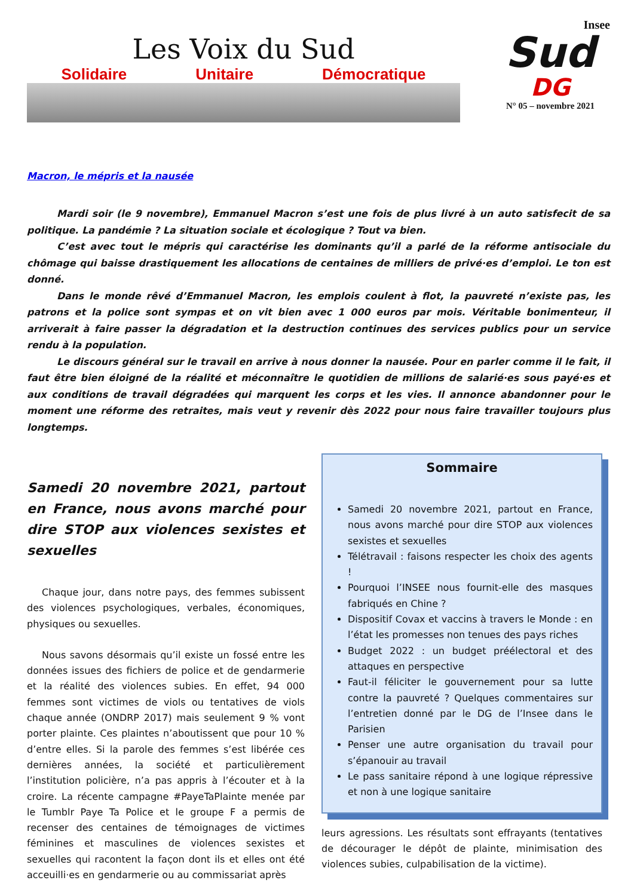Les Voix du Sud
Solidaire Unitaire Démocratique
Insee
Sud
DG
N° 05 – novembre 2021
Macron, le mépris et la nausée
Mardi soir (le 9 novembre), Emmanuel Macron s’est une fois de plus livré à un auto satisfecit de sa politique. La pandémie ? La situation sociale et écologique ? Tout va bien.
C’est avec tout le mépris qui caractérise les dominants qu’il a parlé de la réforme antisociale du chômage qui baisse drastiquement les allocations de centaines de milliers de privé·es d’emploi. Le ton est donné.
Dans le monde rêvé d’Emmanuel Macron, les emplois coulent à flot, la pauvreté n’existe pas, les patrons et la police sont sympas et on vit bien avec 1 000 euros par mois. Véritable bonimenteur, il arriverait à faire passer la dégradation et la destruction continues des services publics pour un service rendu à la population.
Le discours général sur le travail en arrive à nous donner la nausée. Pour en parler comme il le fait, il faut être bien éloigné de la réalité et méconnaître le quotidien de millions de salarié·es sous payé·es et aux conditions de travail dégradées qui marquent les corps et les vies. Il annonce abandonner pour le moment une réforme des retraites, mais veut y revenir dès 2022 pour nous faire travailler toujours plus longtemps.
Samedi 20 novembre 2021, partout en France, nous avons marché pour dire STOP aux violences sexistes et sexuelles
Chaque jour, dans notre pays, des femmes subissent des violences psychologiques, verbales, économiques, physiques ou sexuelles.
Nous savons désormais qu’il existe un fossé entre les données issues des fichiers de police et de gendarmerie et la réalité des violences subies. En effet, 94 000 femmes sont victimes de viols ou tentatives de viols chaque année (ONDRP 2017) mais seulement 9 % vont porter plainte. Ces plaintes n’aboutissent que pour 10 % d’entre elles. Si la parole des femmes s’est libérée ces dernières années, la société et particulièrement l’institution policière, n’a pas appris à l’écouter et à la croire. La récente campagne #PayeTaPlainte menée par le Tumblr Paye Ta Police et le groupe F a permis de recenser des centaines de témoignages de victimes féminines et masculines de violences sexistes et sexuelles qui racontent la façon dont ils et elles ont été acceuilli·es en gendarmerie ou au commissariat après
Sommaire
Samedi 20 novembre 2021, partout en France, nous avons marché pour dire STOP aux violences sexistes et sexuelles
Télétravail : faisons respecter les choix des agents !
Pourquoi l’INSEE nous fournit-elle des masques fabriqués en Chine ?
Dispositif Covax et vaccins à travers le Monde : en l’état les promesses non tenues des pays riches
Budget 2022 : un budget préélectoral et des attaques en perspective
Faut-il féliciter le gouvernement pour sa lutte contre la pauvreté ? Quelques commentaires sur l’entretien donné par le DG de l’Insee dans le Parisien
Penser une autre organisation du travail pour s’épanouir au travail
Le pass sanitaire répond à une logique répressive et non à une logique sanitaire
leurs agressions. Les résultats sont effrayants (tentatives de décourager le dépôt de plainte, minimisation des violences subies, culpabilisation de la victime).